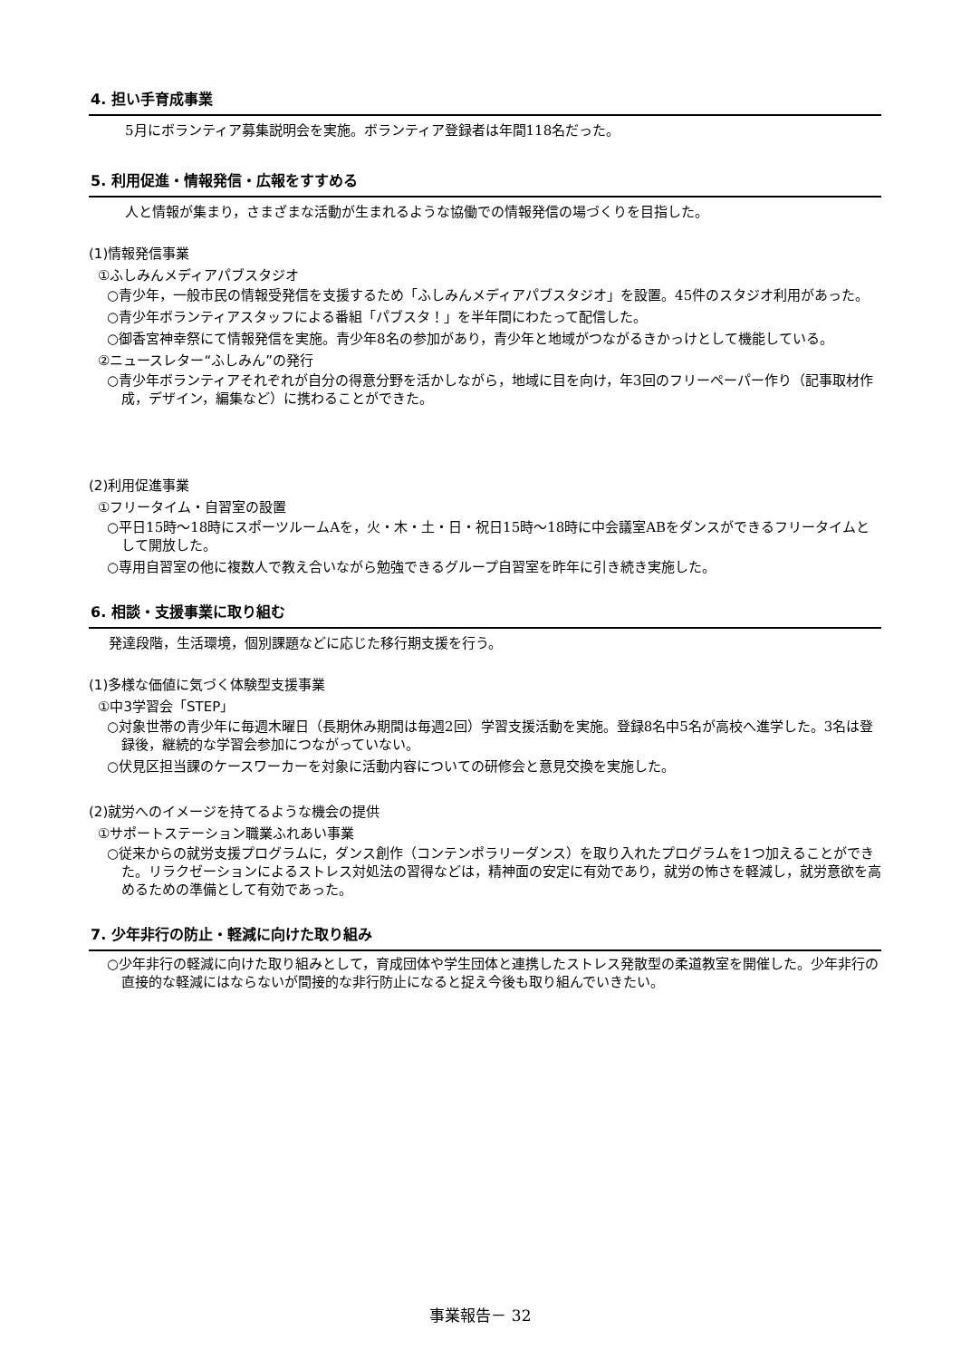4. 担い手育成事業
5月にボランティア募集説明会を実施。ボランティア登録者は年間118名だった。
5. 利用促進・情報発信・広報をすすめる
人と情報が集まり，さまざまな活動が生まれるような協働での情報発信の場づくりを目指した。
(1)情報発信事業
①ふしみんメディアパブスタジオ
○青少年，一般市民の情報受発信を支援するため「ふしみんメディアパブスタジオ」を設置。45件のスタジオ利用があった。
○青少年ボランティアスタッフによる番組「パブスタ！」を半年間にわたって配信した。
○御香宮神幸祭にて情報発信を実施。青少年8名の参加があり，青少年と地域がつながるきかっけとして機能している。
②ニュースレター“ふしみん”の発行
○青少年ボランティアそれぞれが自分の得意分野を活かしながら，地域に目を向け，年3回のフリーペーパー作り（記事取材作成，デザイン，編集など）に携わることができた。
(2)利用促進事業
①フリータイム・自習室の設置
○平日15時～18時にスポーツルームAを，火・木・土・日・祝日15時～18時に中会議室ABをダンスができるフリータイムとして開放した。
○専用自習室の他に複数人で教え合いながら勉強できるグループ自習室を昨年に引き続き実施した。
6. 相談・支援事業に取り組む
発達段階，生活環境，個別課題などに応じた移行期支援を行う。
(1)多様な価値に気づく体験型支援事業
①中3学習会「STEP」
○対象世帯の青少年に毎週木曜日（長期休み期間は毎週2回）学習支援活動を実施。登録8名中5名が高校へ進学した。3名は登録後，継続的な学習会参加につながっていない。
○伏見区担当課のケースワーカーを対象に活動内容についての研修会と意見交換を実施した。
(2)就労へのイメージを持てるような機会の提供
①サポートステーション職業ふれあい事業
○従来からの就労支援プログラムに，ダンス創作（コンテンポラリーダンス）を取り入れたプログラムを1つ加えることができた。リラクゼーションによるストレス対処法の習得などは，精神面の安定に有効であり，就労の怖さを軽減し，就労意欲を高めるための準備として有効であった。
7. 少年非行の防止・軽減に向けた取り組み
○少年非行の軽減に向けた取り組みとして，育成団体や学生団体と連携したストレス発散型の柔道教室を開催した。少年非行の直接的な軽減にはならないが間接的な非行防止になると捉え今後も取り組んでいきたい。
事業報告－ 32